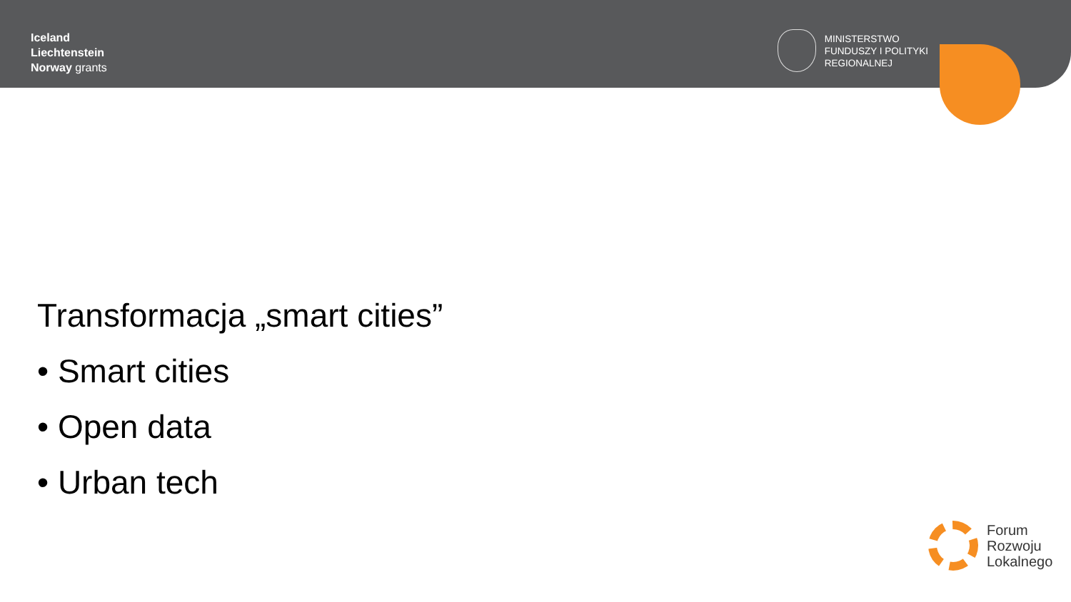Iceland
Liechtenstein
Norway grants
MINISTERSTWO
FUNDUSZY I POLITYKI
REGIONALNEJ
Transformacja „smart cities”
• Smart cities
• Open data
• Urban tech
Forum
Rozwoju
Lokalnego